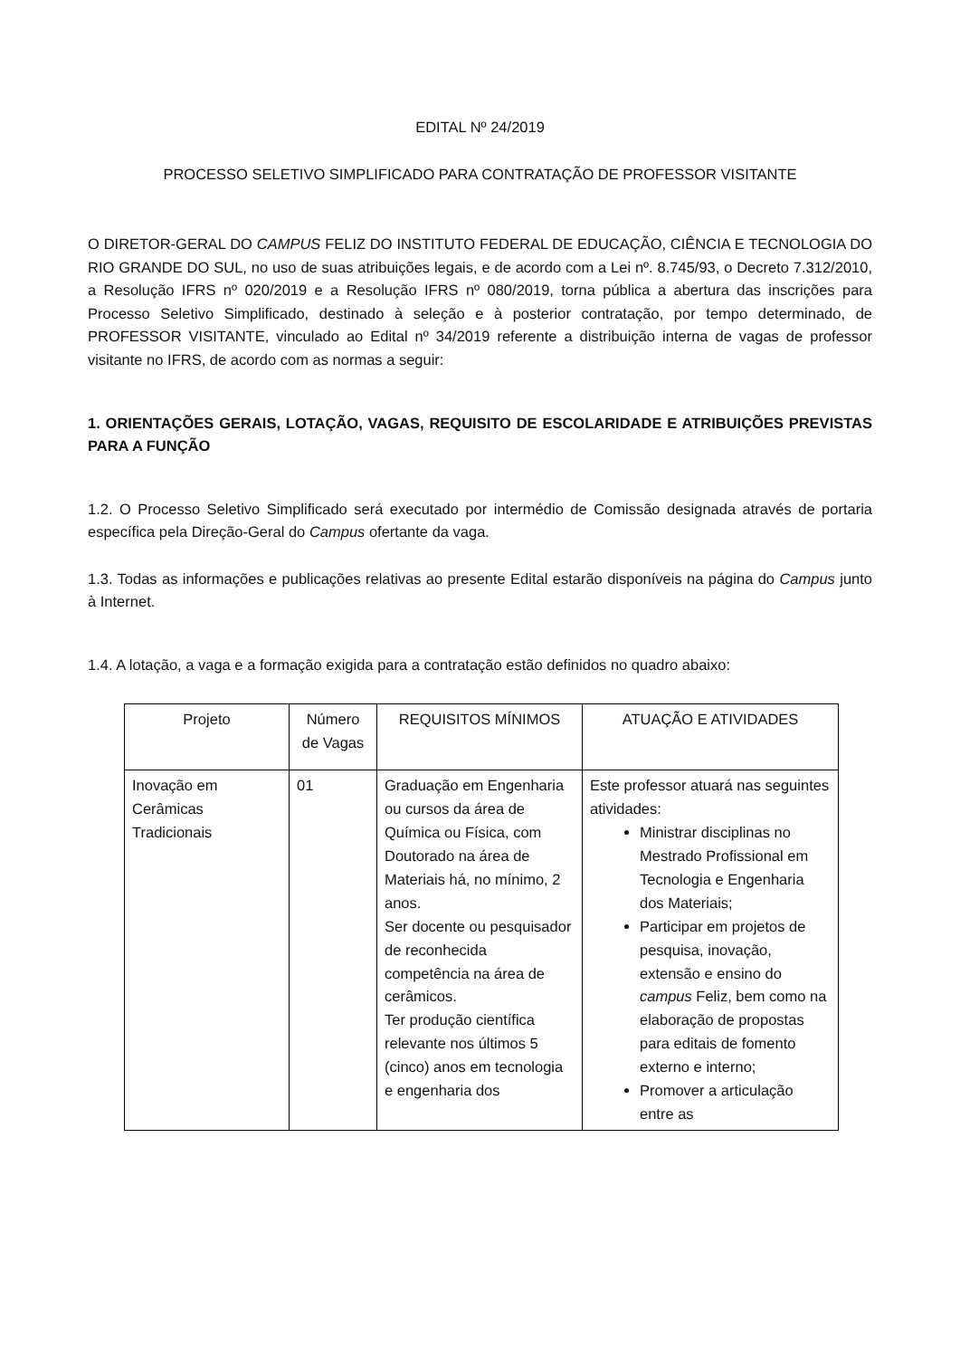EDITAL Nº 24/2019
PROCESSO SELETIVO SIMPLIFICADO PARA CONTRATAÇÃO DE PROFESSOR VISITANTE
O DIRETOR-GERAL DO CAMPUS FELIZ DO INSTITUTO FEDERAL DE EDUCAÇÃO, CIÊNCIA E TECNOLOGIA DO RIO GRANDE DO SUL, no uso de suas atribuições legais, e de acordo com a Lei nº. 8.745/93, o Decreto 7.312/2010, a Resolução IFRS nº 020/2019 e a Resolução IFRS nº 080/2019, torna pública a abertura das inscrições para Processo Seletivo Simplificado, destinado à seleção e à posterior contratação, por tempo determinado, de PROFESSOR VISITANTE, vinculado ao Edital nº 34/2019 referente a distribuição interna de vagas de professor visitante no IFRS, de acordo com as normas a seguir:
1. ORIENTAÇÕES GERAIS, LOTAÇÃO, VAGAS, REQUISITO DE ESCOLARIDADE E ATRIBUIÇÕES PREVISTAS PARA A FUNÇÃO
1.2. O Processo Seletivo Simplificado será executado por intermédio de Comissão designada através de portaria específica pela Direção-Geral do Campus ofertante da vaga.
1.3. Todas as informações e publicações relativas ao presente Edital estarão disponíveis na página do Campus junto à Internet.
1.4. A lotação, a vaga e a formação exigida para a contratação estão definidos no quadro abaixo:
| Projeto | Número de Vagas | REQUISITOS MÍNIMOS | ATUAÇÃO E ATIVIDADES |
| Inovação em Cerâmicas Tradicionais | 01 | Graduação em Engenharia ou cursos da área de Química ou Física, com Doutorado na área de Materiais há, no mínimo, 2 anos. Ser docente ou pesquisador de reconhecida competência na área de cerâmicos. Ter produção científica relevante nos últimos 5 (cinco) anos em tecnologia e engenharia dos | Este professor atuará nas seguintes atividades: Ministrar disciplinas no Mestrado Profissional em Tecnologia e Engenharia dos Materiais; Participar em projetos de pesquisa, inovação, extensão e ensino do campus Feliz, bem como na elaboração de propostas para editais de fomento externo e interno; Promover a articulação entre as |